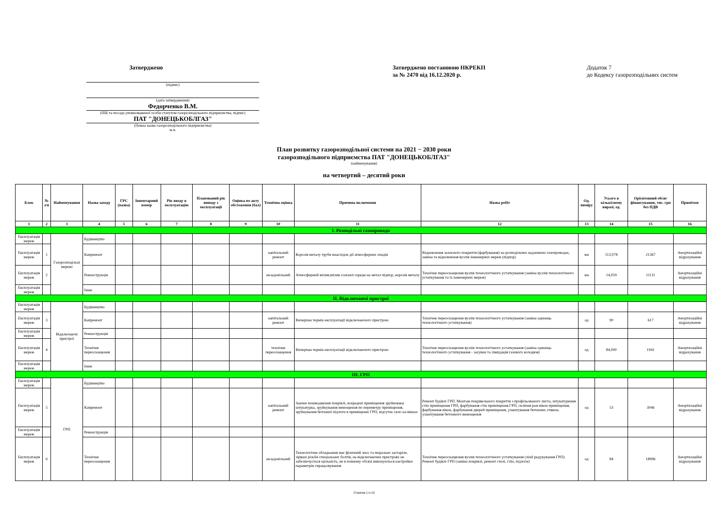Затверджено
(підпис)
(дата затвердження)
Федорченко В.М.
(ПІБ та посада уповноваженої особи статутом газорозподільного підприємства, підпис)
ПАТ "ДОНЕЦЬКОБЛГАЗ"
(Повна назва газорозподільного підприємства)
м.п.
Затверджено постановою НКРЕКП
за № 2470 від 16.12.2020 р.
Додаток 7
до Кодексу газорозподільних систем
План розвитку газорозподільної системи на 2021 − 2030 роки
газорозподільного підприємства ПАТ "ДОНЕЦЬКОБЛГАЗ"
(найменування)
на четвертий – десятий роки
| Блок | № з/п | Найменування | Назва заходу | ГРС (назва) | Інвентарний номер | Рік вводу в експлуатацію | Планований рік виводу з експлуатації | Оцінка по акту обстеження (бал) | Технічна оцінка | Причина включення | Назва робіт | Од. виміру | Усього в кількісному виразі, од. | Орієнтовний обсяг фінансування, тис. грн без ПДВ | Примітки |
| --- | --- | --- | --- | --- | --- | --- | --- | --- | --- | --- | --- | --- | --- | --- | --- |
| 1 | 2 | 3 | 4 | 5 | 6 | 7 | 8 | 9 | 10 | 11 | 12 | 13 | 14 | 15 | 16 |
| І. Розподільні газопроводи | | | | | | | | | | | | | | | |
| Експлуатація мереж | | Газорозподільні мережі | Будівництво | | | | | | | | | | | | |
| Експлуатація мереж | 1 | | Капремонт | | | | | | капітальний ремонт | Корозія металу труби внаслідок дії атмосферних опадів | Відновлення захисного покриття (фарбування) на розподільчих надземних газопроводах, заміна та відновлення вузлів інженерних мереж (підпор) | км | 113,078 | 21367 | Амортизаційні відрахування |
| Експлуатація мереж | 2 | | Реконструкція | | | | | | незадовільний | Атмосферний вплив,вплив солоної середи на метал підпор, корозія металу | Технічне переоснащення вузлів технологічного устаткування (заміна вузлів технологічного устаткування та їх інженерних мереж) | км | 14,059 | 11111 | Амортизаційні відрахування |
| Експлуатація мереж | | | Інше | | | | | | | | | | | | |
| ІІ. Відключаючі пристрої | | | | | | | | | | | | | | | |
| Експлуатація мереж | | Відключаючі пристрої | Будівництво | | | | | | | | | | | | |
| Експлуатація мереж | 3 | | Капремонт | | | | | | капітальний ремонт | Вичерпан термін експлуатації відключаючого пристрою | Технічне переоснащення вузлів технологічного устаткування (заміна одиниць технологічного устаткування) | од | 90 | 617 | Амортизаційні відрахування |
| Експлуатація мереж | | | Реконструкція | | | | | | | | | | | | |
| Експлуатація мереж | 4 | | Технічне переоснащення | | | | | | технічне переоснащення | Вичерпан термін експлуатації відключаючого пристрою | Технічне переоснащення вузлів технологічного устаткування (заміна одиниць технологічного устаткування - засувки та ліквідація газового колодязя) | од | 84,000 | 1941 | Амортизаційні відрахування |
| Експлуатація мереж | | | Інше | | | | | | | | | | | | |
| ІІІ. ГРП | | | | | | | | | | | | | | | |
| Експлуатація мереж | | ГРП | Будівництво | | | | | | | | | | | | |
| Експлуатація мереж | 5 | | Капремонт | | | | | | капітальний ремонт | Значне пошкодження покрівлі, всередені приміщення зруйнована штукатурка, зруйнування вимощення по периметру приміщення, зруйнування бетонної підлоги в приміщенні ГРП, відсутнє скло на вікнах | Ремонт будівлі ГРП. Монтаж покрівельного покриття з профільованого листа, штукатурення стін приміщення ГРП, фарбування стін приміщення ГРП, скління рам вікон приміщення, фарбування вікон, фарбування дверей приміщення, улаштування бетонних стяжок, улаштування бетонного вимощення | од | 53 | 3046 | Амортизаційні відрахування |
| Експлуатація мереж | | | Реконструкція | | | | | | | | | | | | |
| Експлуатація мереж | 6 | | Технічне переоснащення | | | | | | незадовільний | Технологічне обладнання має фізичний знос та морально застаріле, зірвані різьби спеціальних болтів, на відключаючих пристроях не забезпечується щільність, не в повному обсязі виконуються настройки параметрів спрацьовування | Технічне переоснащення вузлів технологічного устаткування (лінії редукування ГРП). Ремонт будівлі ГРП (заміна покрівлі, ремонт стелі, стін, підлоги) | од | 84 | 18996 | Амортизаційні відрахування |
Сторінка 1 із 10